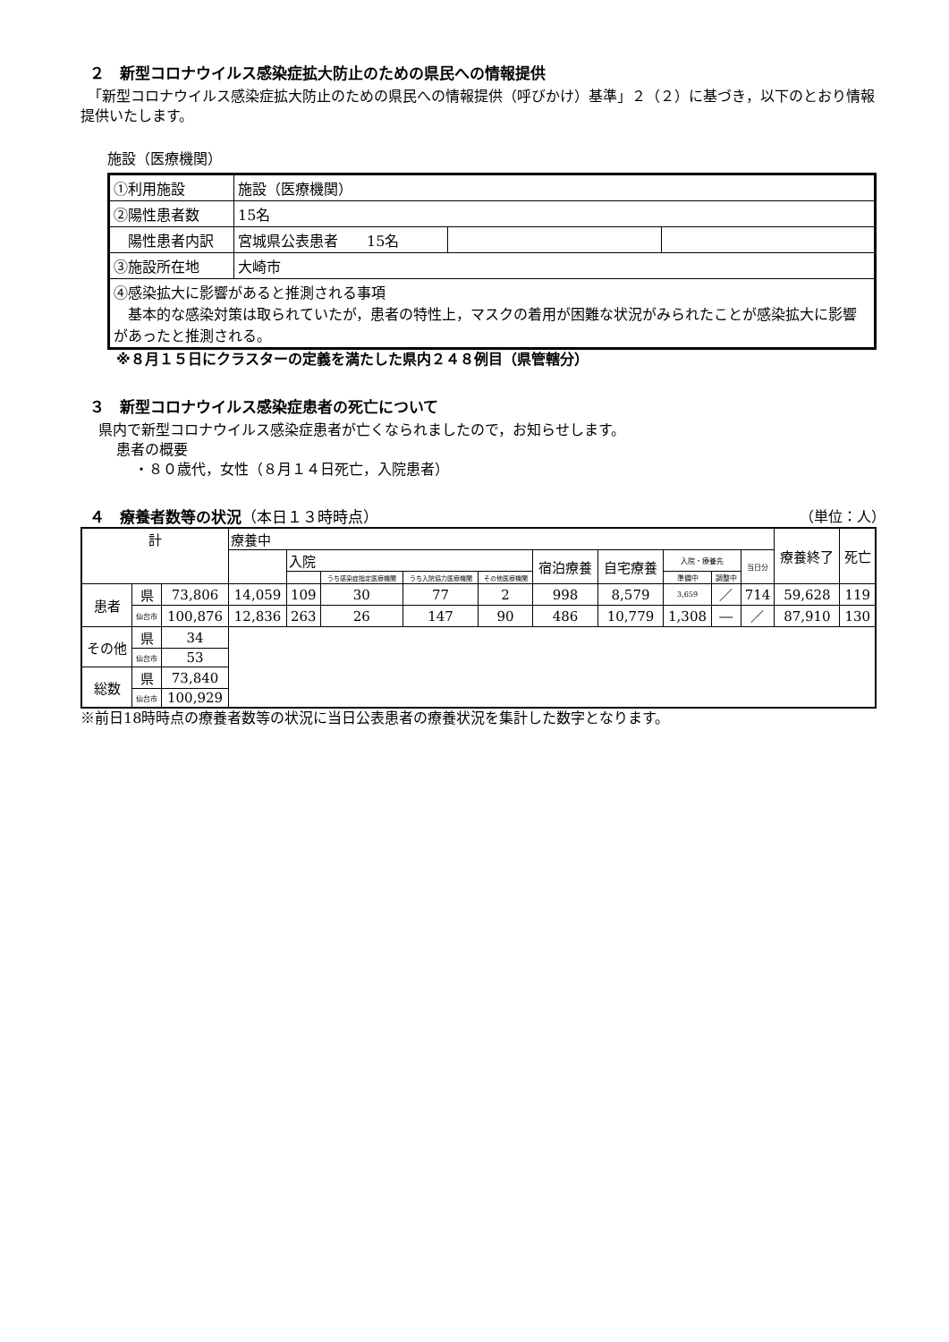２　新型コロナウイルス感染症拡大防止のための県民への情報提供
　「新型コロナウイルス感染症拡大防止のための県民への情報提供（呼びかけ）基準」２（２）に基づき，以下のとおり情報提供いたします。
施設（医療機関）
| ①利用施設 | 施設（医療機関） | | |
| ②陽性患者数 | 15名 | | |
| 陽性患者内訳 | 宮城県公表患者 15名 | | |
| ③施設所在地 | 大崎市 | | |
| ④感染拡大に影響があると推測される事項 基本的な感染対策は取られていたが，患者の特性上，マスクの着用が困難な状況がみられたことが感染拡大に影響があったと推測される。 | | | |
※８月１５日にクラスターの定義を満たした県内２４８例目（県管轄分）
３　新型コロナウイルス感染症患者の死亡について
県内で新型コロナウイルス感染症患者が亡くなられましたので，お知らせします。
患者の概要
・８０歳代，女性（８月１４日死亡，入院患者）
４　療養者数等の状況（本日１３時時点）
（単位：人）
| 計 | | | 療養中 | | | | | | | | | | 療養終了 | 死亡 |
| --- | --- | --- | --- | --- | --- | --- | --- | --- | --- | --- | --- | --- | --- | --- |
| | | | | 入院 | | | | 宿泊療養 | 自宅療養 | 入院・療養先 | | 当日分 | | |
| | | | | | うち感染症指定医療機関 | うち入院協力医療機関 | その他医療機関 | | | 準備中 | 調整中 | | | |
| 患者 | 県 | 73,806 | 14,059 | 109 | 30 | 77 | 2 | 998 | 8,579 | 3,659 | ／ | 714 | 59,628 | 119 |
| | 仙台市 | 100,876 | 12,836 | 263 | 26 | 147 | 90 | 486 | 10,779 | 1,308 | ― | ／ | 87,910 | 130 |
| その他 | 県 | 34 | | | | | | | | | | | | |
| | 仙台市 | 53 | | | | | | | | | | | | |
| 総数 | 県 | 73,840 | | | | | | | | | | | | |
| | 仙台市 | 100,929 | | | | | | | | | | | | |
※前日18時時点の療養者数等の状況に当日公表患者の療養状況を集計した数字となります。